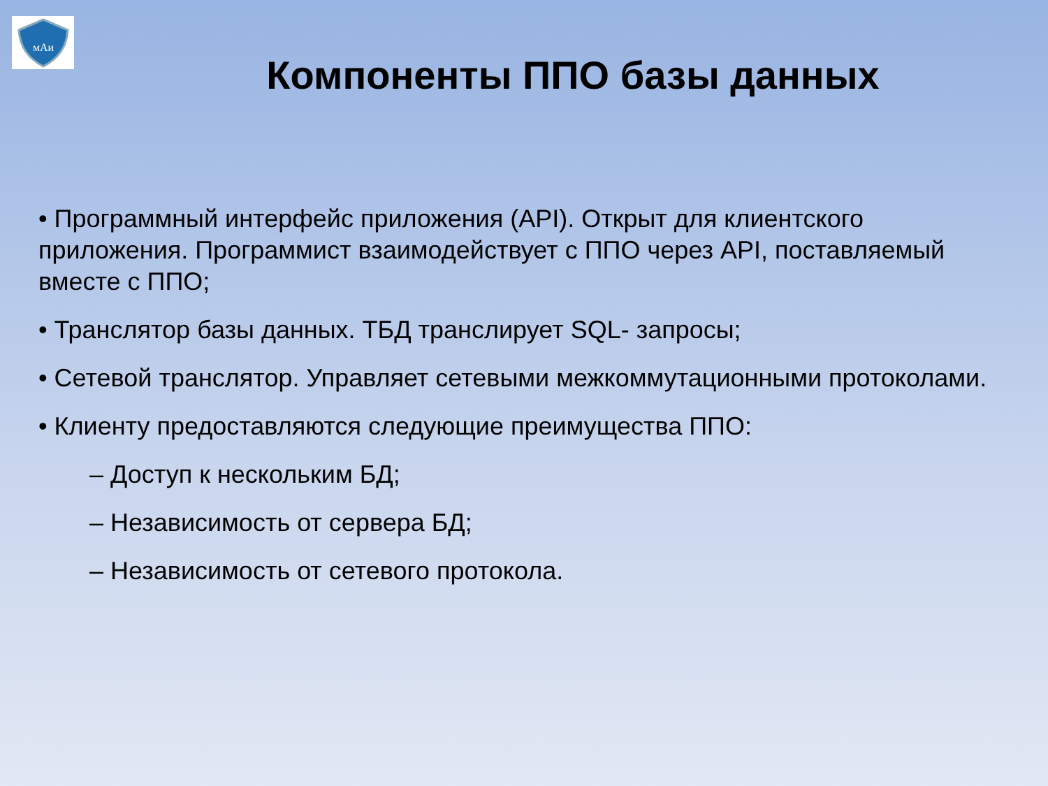мАи
Компоненты ППО базы данных
• Программный интерфейс приложения (API). Открыт для клиентского приложения. Программист взаимодействует с ППО через API, поставляемый вместе с ППО;
• Транслятор базы данных. ТБД транслирует SQL- запросы;
• Сетевой транслятор. Управляет сетевыми межкоммутационными протоколами.
• Клиенту предоставляются следующие преимущества ППО:
– Доступ к нескольким БД;
– Независимость от сервера БД;
– Независимость от сетевого протокола.